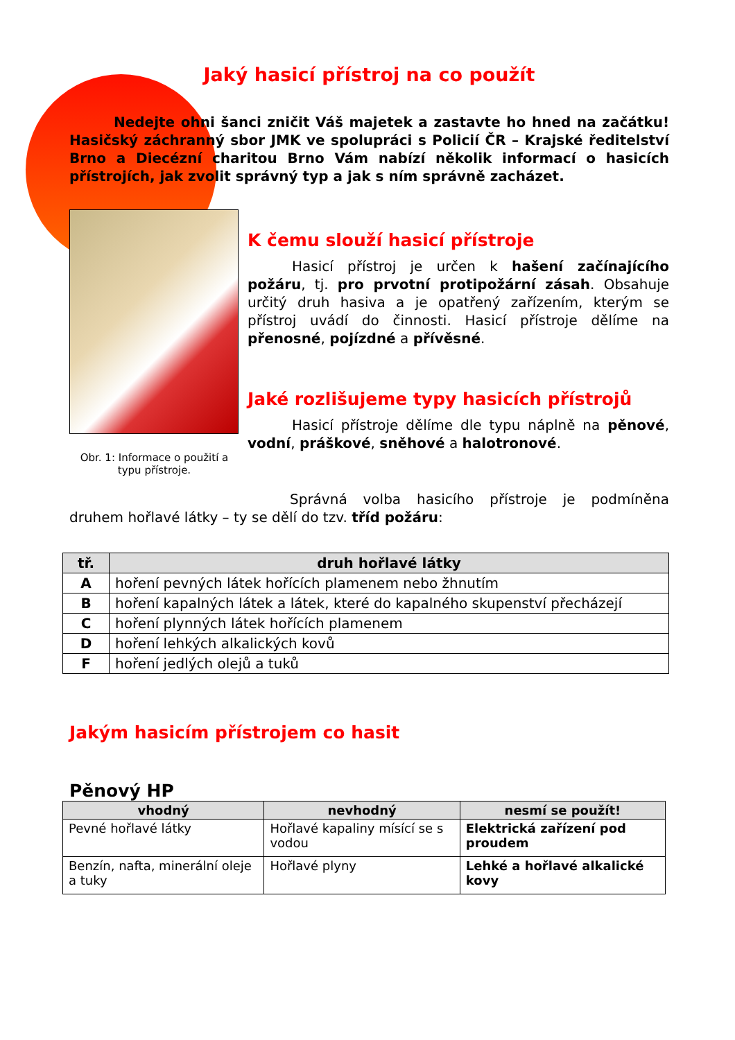Jaký hasicí přístroj na co použít
Nedejte ohni šanci zničit Váš majetek a zastavte ho hned na začátku! Hasičský záchranný sbor JMK ve spolupráci s Policií ČR – Krajské ředitelství Brno a Diecézní charitou Brno Vám nabízí několik informací o hasicích přístrojích, jak zvolit správný typ a jak s ním správně zacházet.
Obr. 1: Informace o použití a typu přístroje.
K čemu slouží hasicí přístroje
Hasicí přístroj je určen k hašení začínajícího požáru, tj. pro prvotní protipožární zásah. Obsahuje určitý druh hasiva a je opatřený zařízením, kterým se přístroj uvádí do činnosti. Hasicí přístroje dělíme na přenosné, pojízdné a přívěsné.
Jaké rozlišujeme typy hasicích přístrojů
Hasicí přístroje dělíme dle typu náplně na pěnové, vodní, práškové, sněhové a halotronové.
Správná volba hasicího přístroje je podmíněna druhem hořlavé látky – ty se dělí do tzv. tříd požáru:
| tř. | druh hořlavé látky |
| --- | --- |
| A | hoření pevných látek hořících plamenem nebo žhnutím |
| B | hoření kapalných látek a látek, které do kapalného skupenství přecházejí |
| C | hoření plynných látek hořících plamenem |
| D | hoření lehkých alkalických kovů |
| F | hoření jedlých olejů a tuků |
Jakým hasicím přístrojem co hasit
Pěnový HP
| vhodný | nevhodný | nesmí se použít! |
| --- | --- | --- |
| Pevné hořlavé látky | Hořlavé kapaliny mísící se s vodou | Elektrická zařízení pod proudem |
| Benzín, nafta, minerální oleje a tuky | Hořlavé plyny | Lehké a hořlavé alkalické kovy |